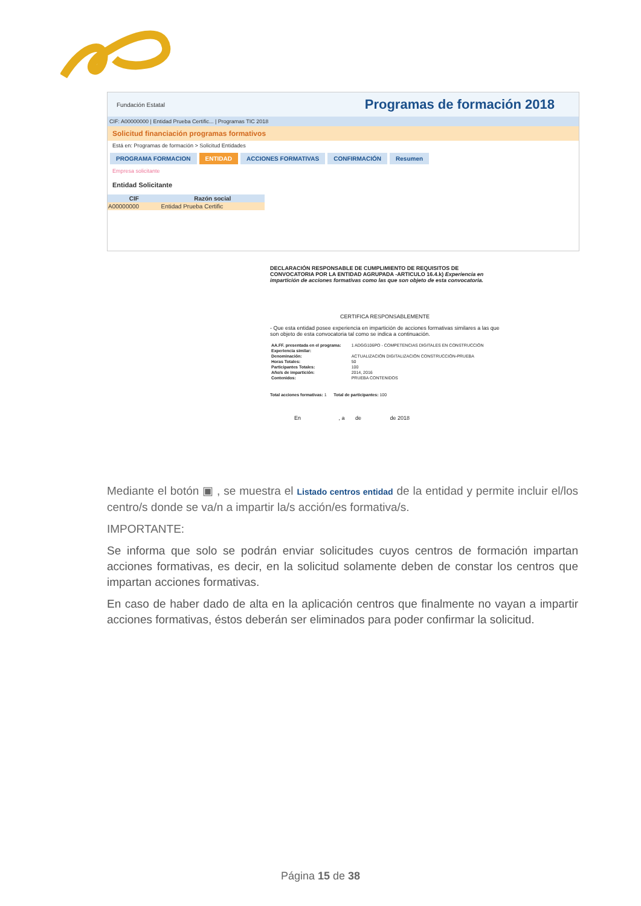Fundación Estatal Programas de formación 2018
CIF: A00000000 | Entidad Prueba Certific... | Programas TIC 2018
Solicitud financiación programas formativos
Está en: Programas de formación > Solicitud Entidades
PROGRAMA FORMACION ENTIDAD ACCIONES FORMATIVAS CONFIRMACIÓN Resumen
Empresa solicitante
Entidad Solicitante
| CIF | Razón social |
| --- | --- |
| A00000000 | Entidad Prueba Certific |
DECLARACIÓN RESPONSABLE DE CUMPLIMIENTO DE REQUISITOS DE CONVOCATORIA POR LA ENTIDAD AGRUPADA -ARTICULO 16.4.k) Experiencia en impartición de acciones formativas como las que son objeto de esta convocatoria.
CERTIFICA RESPONSABLEMENTE
- Que esta entidad posee experiencia en impartición de acciones formativas similares a las que son objeto de esta convocatoria tal como se indica a continuación.
| AA.FF. presentada en el programa: | 1 ADGG106PO - COMPETENCIAS DIGITALES EN CONSTRUCCIÓN |
| Experiencia similar: | |
| Denominación: | ACTUALIZACIÓN DIGITALIZACIÓN CONSTRUCCIÓN-PRUEBA |
| Horas Totales: | 50 |
| Participantes Totales: | 100 |
| Año/s de impartición: | 2014, 2016 |
| Contenidos: | PRUEBA CONTENIDOS |
Total acciones formativas: 1 Total de participantes: 100
En , a de de 2018
Mediante el botón ▣ , se muestra el Listado centros entidad de la entidad y permite incluir el/los centro/s donde se va/n a impartir la/s acción/es formativa/s.
IMPORTANTE:
Se informa que solo se podrán enviar solicitudes cuyos centros de formación impartan acciones formativas, es decir, en la solicitud solamente deben de constar los centros que impartan acciones formativas.
En caso de haber dado de alta en la aplicación centros que finalmente no vayan a impartir acciones formativas, éstos deberán ser eliminados para poder confirmar la solicitud.
Página 15 de 38